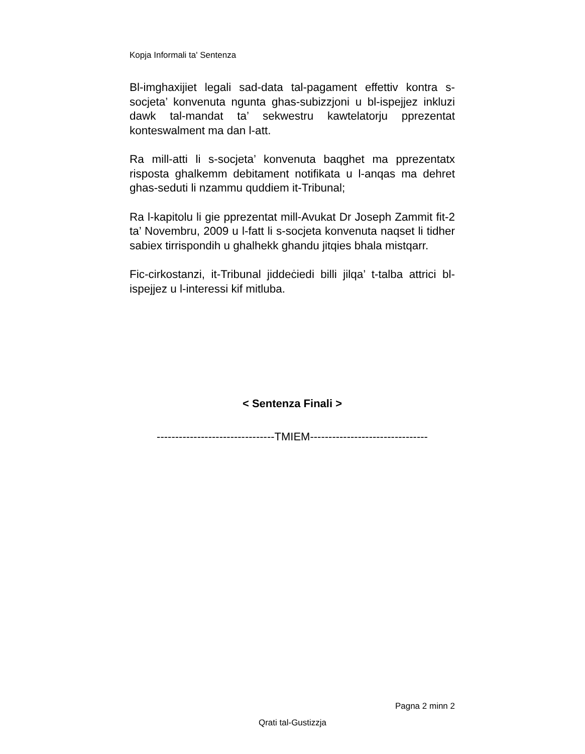Kopja Informali ta' Sentenza
Bl-imghaxijiet legali sad-data tal-pagament effettiv kontra s-socjeta’ konvenuta ngunta ghas-subizzjoni u bl-ispejjez inkluzi dawk tal-mandat ta’ sekwestru kawtelatorju pprezentat konteswalment ma dan l-att.
Ra mill-atti li s-socjeta’ konvenuta baqghet ma pprezentatx risposta ghalkemm debitament notifikata u l-anqas ma dehret ghas-seduti li nzammu quddiem it-Tribunal;
Ra l-kapitolu li gie pprezentat mill-Avukat Dr Joseph Zammit fit-2 ta’ Novembru, 2009 u l-fatt li s-socjeta konvenuta naqset li tidher sabiex tirrispondih u ghalhekk ghandu jitqies bhala mistqarr.
Fic-cirkostanzi, it-Tribunal jiddeċiedi billi jilqa’ t-talba attrici bl-ispejjez u l-interessi kif mitluba.
< Sentenza Finali >
--------------------------------TMIEM--------------------------------
Pagna 2 minn 2
Qrati tal-Gustizzja